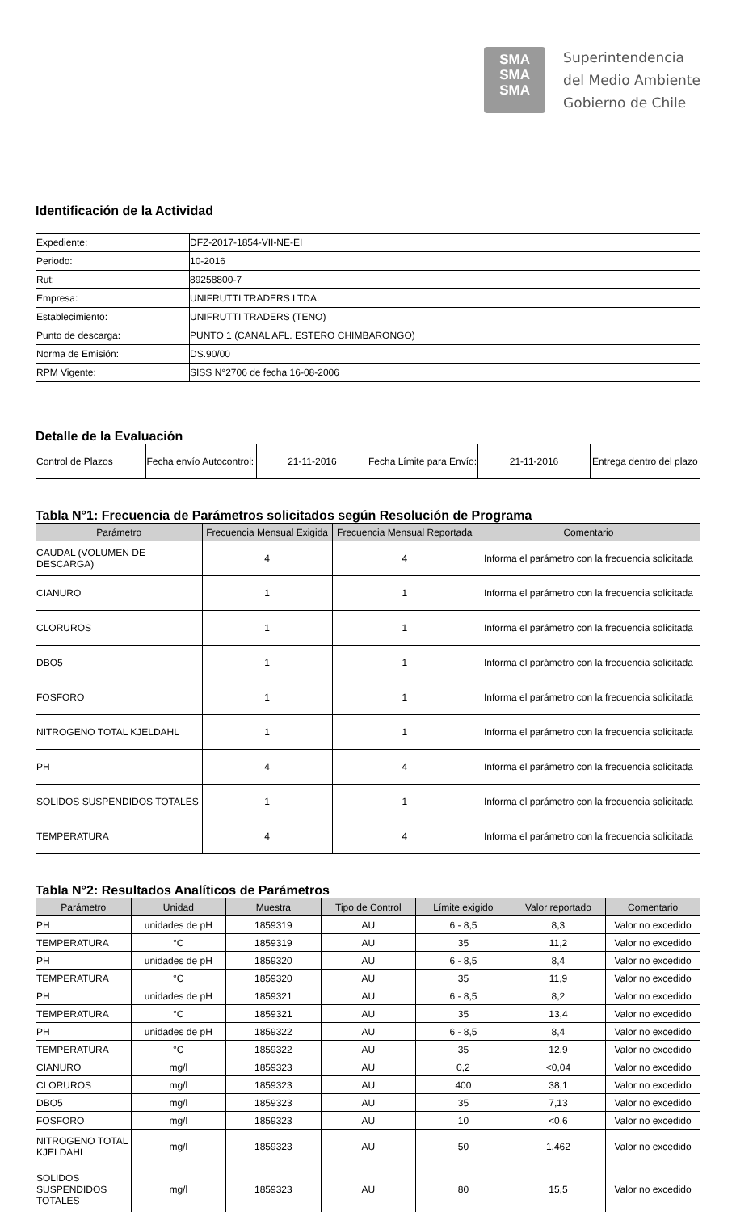SMA
SMA
SMA
Superintendencia
del Medio Ambiente
Gobierno de Chile
Identificación de la Actividad
| Expediente: | DFZ-2017-1854-VII-NE-EI |
| Periodo: | 10-2016 |
| Rut: | 89258800-7 |
| Empresa: | UNIFRUTTI TRADERS LTDA. |
| Establecimiento: | UNIFRUTTI TRADERS (TENO) |
| Punto de descarga: | PUNTO 1 (CANAL AFL. ESTERO CHIMBARONGO) |
| Norma de Emisión: | DS.90/00 |
| RPM Vigente: | SISS N°2706 de fecha 16-08-2006 |
Detalle de la Evaluación
| Control de Plazos | Fecha envío Autocontrol: | 21-11-2016 | Fecha Límite para Envío: | 21-11-2016 | Entrega dentro del plazo |
Tabla N°1: Frecuencia de Parámetros solicitados según Resolución de Programa
| Parámetro | Frecuencia Mensual Exigida | Frecuencia Mensual Reportada | Comentario |
| --- | --- | --- | --- |
| CAUDAL (VOLUMEN DE DESCARGA) | 4 | 4 | Informa el parámetro con la frecuencia solicitada |
| CIANURO | 1 | 1 | Informa el parámetro con la frecuencia solicitada |
| CLORUROS | 1 | 1 | Informa el parámetro con la frecuencia solicitada |
| DBO5 | 1 | 1 | Informa el parámetro con la frecuencia solicitada |
| FOSFORO | 1 | 1 | Informa el parámetro con la frecuencia solicitada |
| NITROGENO TOTAL KJELDAHL | 1 | 1 | Informa el parámetro con la frecuencia solicitada |
| PH | 4 | 4 | Informa el parámetro con la frecuencia solicitada |
| SOLIDOS SUSPENDIDOS TOTALES | 1 | 1 | Informa el parámetro con la frecuencia solicitada |
| TEMPERATURA | 4 | 4 | Informa el parámetro con la frecuencia solicitada |
Tabla N°2: Resultados Analíticos de Parámetros
| Parámetro | Unidad | Muestra | Tipo de Control | Límite exigido | Valor reportado | Comentario |
| --- | --- | --- | --- | --- | --- | --- |
| PH | unidades de pH | 1859319 | AU | 6 - 8,5 | 8,3 | Valor no excedido |
| TEMPERATURA | °C | 1859319 | AU | 35 | 11,2 | Valor no excedido |
| PH | unidades de pH | 1859320 | AU | 6 - 8,5 | 8,4 | Valor no excedido |
| TEMPERATURA | °C | 1859320 | AU | 35 | 11,9 | Valor no excedido |
| PH | unidades de pH | 1859321 | AU | 6 - 8,5 | 8,2 | Valor no excedido |
| TEMPERATURA | °C | 1859321 | AU | 35 | 13,4 | Valor no excedido |
| PH | unidades de pH | 1859322 | AU | 6 - 8,5 | 8,4 | Valor no excedido |
| TEMPERATURA | °C | 1859322 | AU | 35 | 12,9 | Valor no excedido |
| CIANURO | mg/l | 1859323 | AU | 0,2 | <0,04 | Valor no excedido |
| CLORUROS | mg/l | 1859323 | AU | 400 | 38,1 | Valor no excedido |
| DBO5 | mg/l | 1859323 | AU | 35 | 7,13 | Valor no excedido |
| FOSFORO | mg/l | 1859323 | AU | 10 | <0,6 | Valor no excedido |
| NITROGENO TOTAL KJELDAHL | mg/l | 1859323 | AU | 50 | 1,462 | Valor no excedido |
| SOLIDOS SUSPENDIDOS TOTALES | mg/l | 1859323 | AU | 80 | 15,5 | Valor no excedido |